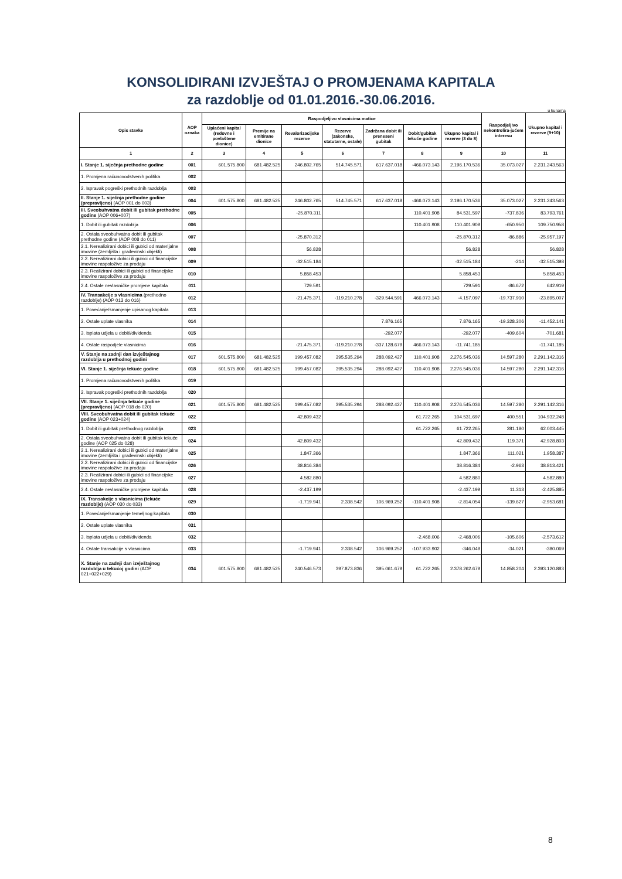KONSOLIDIRANI IZVJEŠTAJ O PROMJENAMA KAPITALA
za razdoblje od 01.01.2016.-30.06.2016.
u kunama
| Opis stavke | AOP oznaka | Raspodjeljivo vlasnicima matice | | | | | | | Raspodjeljivo nekontrolira-jućem interesu | Ukupno kapital i rezerve (9+10) |
| --- | --- | --- | --- | --- | --- | --- | --- | --- | --- | --- |
| | | Uplaćeni kapital (redovne i povlaštene dionice) | Premije na emitirane dionice | Revalorizacijske rezerve | Rezerve (zakonske, statutarne, ostale) | Zadržana dobit ili preneseni gubitak | Dobit/gubitak tekuće godine | Ukupno kapital i rezerve (3 do 8) | | |
| 1 | 2 | 3 | 4 | 5 | 6 | 7 | 8 | 9 | 10 | 11 |
| I. Stanje 1. siječnja prethodne godine | 001 | 601.575.800 | 681.482.525 | 246.802.765 | 514.745.571 | 617.637.018 | -466.073.143 | 2.196.170.536 | 35.073.027 | 2.231.243.563 |
| 1. Promjena računovodstvenih politika | 002 | | | | | | | | | |
| 2. Ispravak pogreški prethodnih razdoblja | 003 | | | | | | | | | |
| II. Stanje 1. siječnja prethodne godine (prepravljeno) (AOP 001 do 003) | 004 | 601.575.800 | 681.482.525 | 246.802.765 | 514.745.571 | 617.637.018 | -466.073.143 | 2.196.170.536 | 35.073.027 | 2.231.243.563 |
| III. Sveobuhvatna dobit ili gubitak prethodne godine (AOP 006+007) | 005 | | | -25.870.311 | | | 110.401.908 | 84.531.597 | -737.836 | 83.793.761 |
| 1. Dobit ili gubitak razdoblja | 006 | | | | | | 110.401.908 | 110.401.909 | -650.950 | 109.750.958 |
| 2. Ostala sveobuhvatna dobit ili gubitak prethodne godine (AOP 008 do 011) | 007 | | | -25.870.312 | | | | -25.870.312 | -86.886 | -25.957.197 |
| 2.1. Nerealizirani dobici ili gubici od materijalne imovine (zemljišta i građevinski objekti) | 008 | | | 56.828 | | | | 56.828 | | 56.828 |
| 2.2. Nerealizirani dobici ili gubici od financijske imovine raspoložive za prodaju | 009 | | | -32.515.184 | | | | -32.515.184 | -214 | -32.515.398 |
| 2.3. Realizirani dobici ili gubici od financijske imovine raspoložive za prodaju | 010 | | | 5.858.453 | | | | 5.858.453 | | 5.858.453 |
| 2.4. Ostale nevlasničke promjene kapitala | 011 | | | 729.591 | | | | 729.591 | -86.672 | 642.919 |
| IV. Transakcije s vlasnicima (prethodno razdoblje) (AOP 013 do 016) | 012 | | | -21.475.371 | -119.210.278 | -329.544.591 | 466.073.143 | -4.157.097 | -19.737.910 | -23.895.007 |
| 1. Povećanje/smanjenje upisanog kapitala | 013 | | | | | | | | | |
| 2. Ostale uplate vlasnika | 014 | | | | | 7.876.165 | | 7.876.165 | -19.328.306 | -11.452.141 |
| 3. Isplata udjela u dobiti/dividenda | 015 | | | | | -292.077 | | -292.077 | -409.604 | -701.681 |
| 4. Ostale raspodjele vlasnicima | 016 | | | -21.475.371 | -119.210.278 | -337.128.679 | 466.073.143 | -11.741.185 | | -11.741.185 |
| V. Stanje na zadnji dan izvještajnog razdoblja u prethodnoj godini | 017 | 601.575.800 | 681.482.525 | 199.457.082 | 395.535.294 | 288.092.427 | 110.401.908 | 2.276.545.036 | 14.597.280 | 2.291.142.316 |
| VI. Stanje 1. siječnja tekuće godine | 018 | 601.575.800 | 681.482.525 | 199.457.082 | 395.535.294 | 288.092.427 | 110.401.908 | 2.276.545.036 | 14.597.280 | 2.291.142.316 |
| 1. Promjena računovodstvenih politika | 019 | | | | | | | | | |
| 2. Ispravak pogreški prethodnih razdoblja | 020 | | | | | | | | | |
| VII. Stanje 1. siječnja tekuće godine (prepravljeno) (AOP 018 do 020) | 021 | 601.575.800 | 681.482.525 | 199.457.082 | 395.535.294 | 288.092.427 | 110.401.908 | 2.276.545.036 | 14.597.280 | 2.291.142.316 |
| VIII. Sveobuhvatna dobit ili gubitak tekuće godine (AOP 023+024) | 022 | | | 42.809.432 | | | 61.722.265 | 104.531.697 | 400.551 | 104.932.248 |
| 1. Dobit ili gubitak prethodnog razdoblja | 023 | | | | | | 61.722.265 | 61.722.265 | 281.180 | 62.003.445 |
| 2. Ostala sveobuhvatna dobit ili gubitak tekuće godine (AOP 025 do 028) | 024 | | | 42.809.432 | | | | 42.809.432 | 119.371 | 42.928.803 |
| 2.1. Nerealizirani dobici ili gubici od materijalne imovine (zemljišta i građevinski objekti) | 025 | | | 1.847.366 | | | | 1.847.366 | 111.021 | 1.958.387 |
| 2.2. Nerealizirani dobici ili gubici od financijske imovine raspoložive za prodaju | 026 | | | 38.816.384 | | | | 38.816.384 | -2.963 | 38.813.421 |
| 2.3. Realizirani dobici ili gubici od financijske imovine raspoložive za prodaju | 027 | | | 4.582.880 | | | | 4.582.880 | | 4.582.880 |
| 2.4. Ostale nevlasničke promjene kapitala | 028 | | | -2.437.199 | | | | -2.437.199 | 11.313 | -2.425.885 |
| IX. Transakcije s vlasnicima (tekuće razdoblje) (AOP 030 do 033) | 029 | | | -1.719.941 | 2.338.542 | 106.969.252 | -110.401.908 | -2.814.054 | -139.627 | -2.953.681 |
| 1. Povećanje/smanjenje temeljnog kapitala | 030 | | | | | | | | | |
| 2. Ostale uplate vlasnika | 031 | | | | | | | | | |
| 3. Isplata udjela u dobiti/dividenda | 032 | | | | | | -2.468.006 | -2.468.006 | -105.606 | -2.573.612 |
| 4. Ostale transakcije s vlasnicima | 033 | | | -1.719.941 | 2.338.542 | 106.969.252 | -107.933.902 | -346.049 | -34.021 | -380.069 |
| X. Stanje na zadnji dan izvještajnog razdoblja u tekućoj godini (AOP 021+022+029) | 034 | 601.575.800 | 681.482.525 | 240.546.573 | 397.873.836 | 395.061.679 | 61.722.265 | 2.378.262.679 | 14.858.204 | 2.393.120.883 |
8